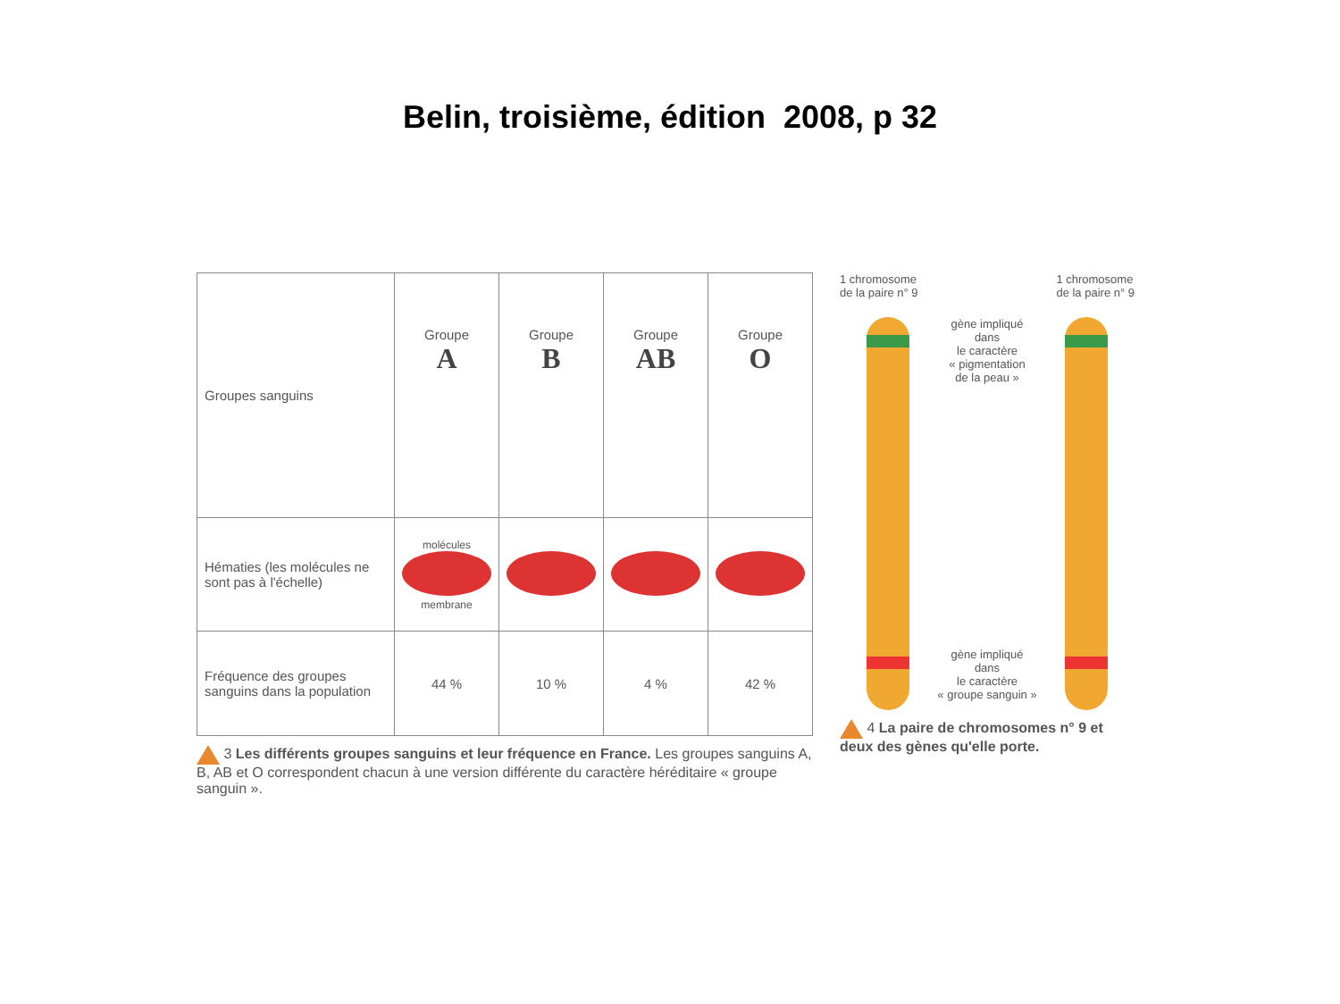Belin, troisième, édition 2008, p 32
| Groupes sanguins | Groupe A | Groupe B | Groupe AB | Groupe O |
| Hématies (les molécules ne sont pas à l'échelle) | molécules membrane | | | |
| Fréquence des groupes sanguins dans la population | 44 % | 10 % | 4 % | 42 % |
3 Les différents groupes sanguins et leur fréquence en France. Les groupes sanguins A, B, AB et O correspondent chacun à une version différente du caractère héréditaire « groupe sanguin ».
1 chromosome
de la paire n° 9
1 chromosome
de la paire n° 9
gène impliqué
dans
le caractère
« pigmentation
de la peau »
gène impliqué
dans
le caractère
« groupe sanguin »
4 La paire de chromosomes n° 9 et deux des gènes qu'elle porte.